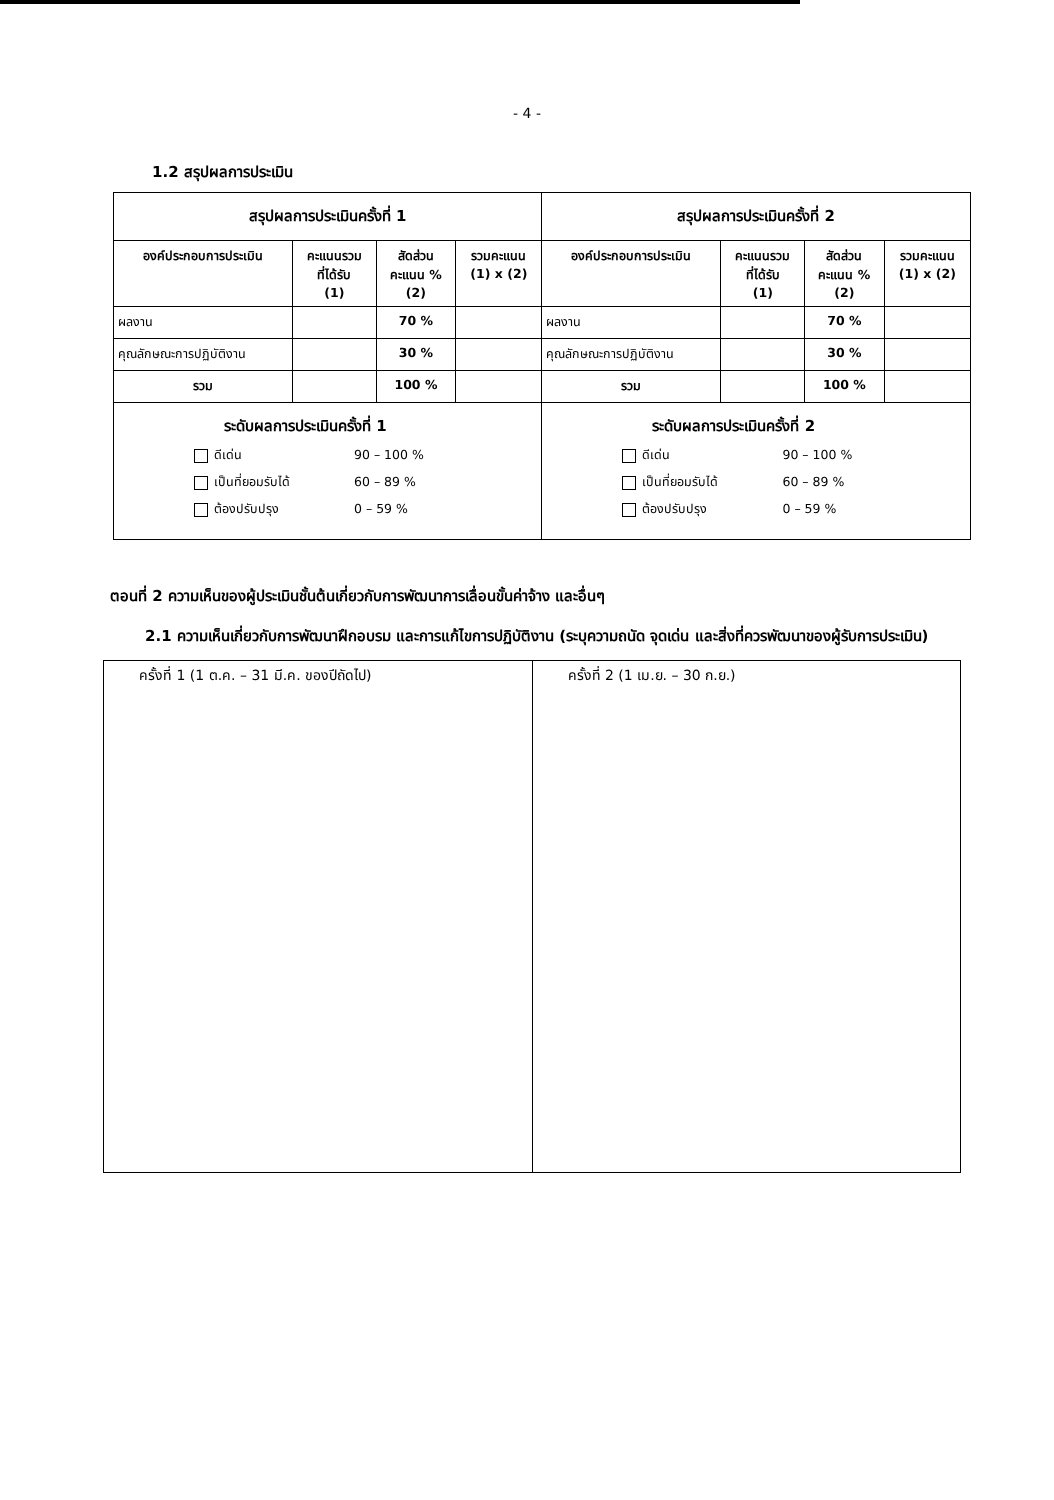- 4 -
1.2 สรุปผลการประเมิน
| สรุปผลการประเมินครั้งที่ 1 | | | | สรุปผลการประเมินครั้งที่ 2 | | | |
| --- | --- | --- | --- | --- | --- | --- | --- |
| องค์ประกอบการประเมิน | คะแนนรวม ที่ได้รับ (1) | สัดส่วน คะแนน % (2) | รวมคะแนน (1) x (2) | องค์ประกอบการประเมิน | คะแนนรวม ที่ได้รับ (1) | สัดส่วน คะแนน % (2) | รวมคะแนน (1) x (2) |
| ผลงาน | | 70 % | | ผลงาน | | 70 % | |
| คุณลักษณะการปฏิบัติงาน | | 30 % | | คุณลักษณะการปฏิบัติงาน | | 30 % | |
| รวม | | 100 % | | รวม | | 100 % | |
| ระดับผลการประเมินครั้งที่ 1 ดีเด่น 90 – 100 % เป็นที่ยอมรับได้ 60 – 89 % ต้องปรับปรุง 0 – 59 % | | | | ระดับผลการประเมินครั้งที่ 2 ดีเด่น 90 – 100 % เป็นที่ยอมรับได้ 60 – 89 % ต้องปรับปรุง 0 – 59 % | | | |
ตอนที่ 2 ความเห็นของผู้ประเมินชั้นต้นเกี่ยวกับการพัฒนาการเลื่อนขั้นค่าจ้าง และอื่นๆ
2.1 ความเห็นเกี่ยวกับการพัฒนาฝึกอบรม และการแก้ไขการปฏิบัติงาน (ระบุความถนัด จุดเด่น และสิ่งที่ควรพัฒนาของผู้รับการประเมิน)
| ครั้งที่ 1 (1 ต.ค. – 31 มี.ค. ของปีถัดไป) | ครั้งที่ 2 (1 เม.ย. – 30 ก.ย.) |